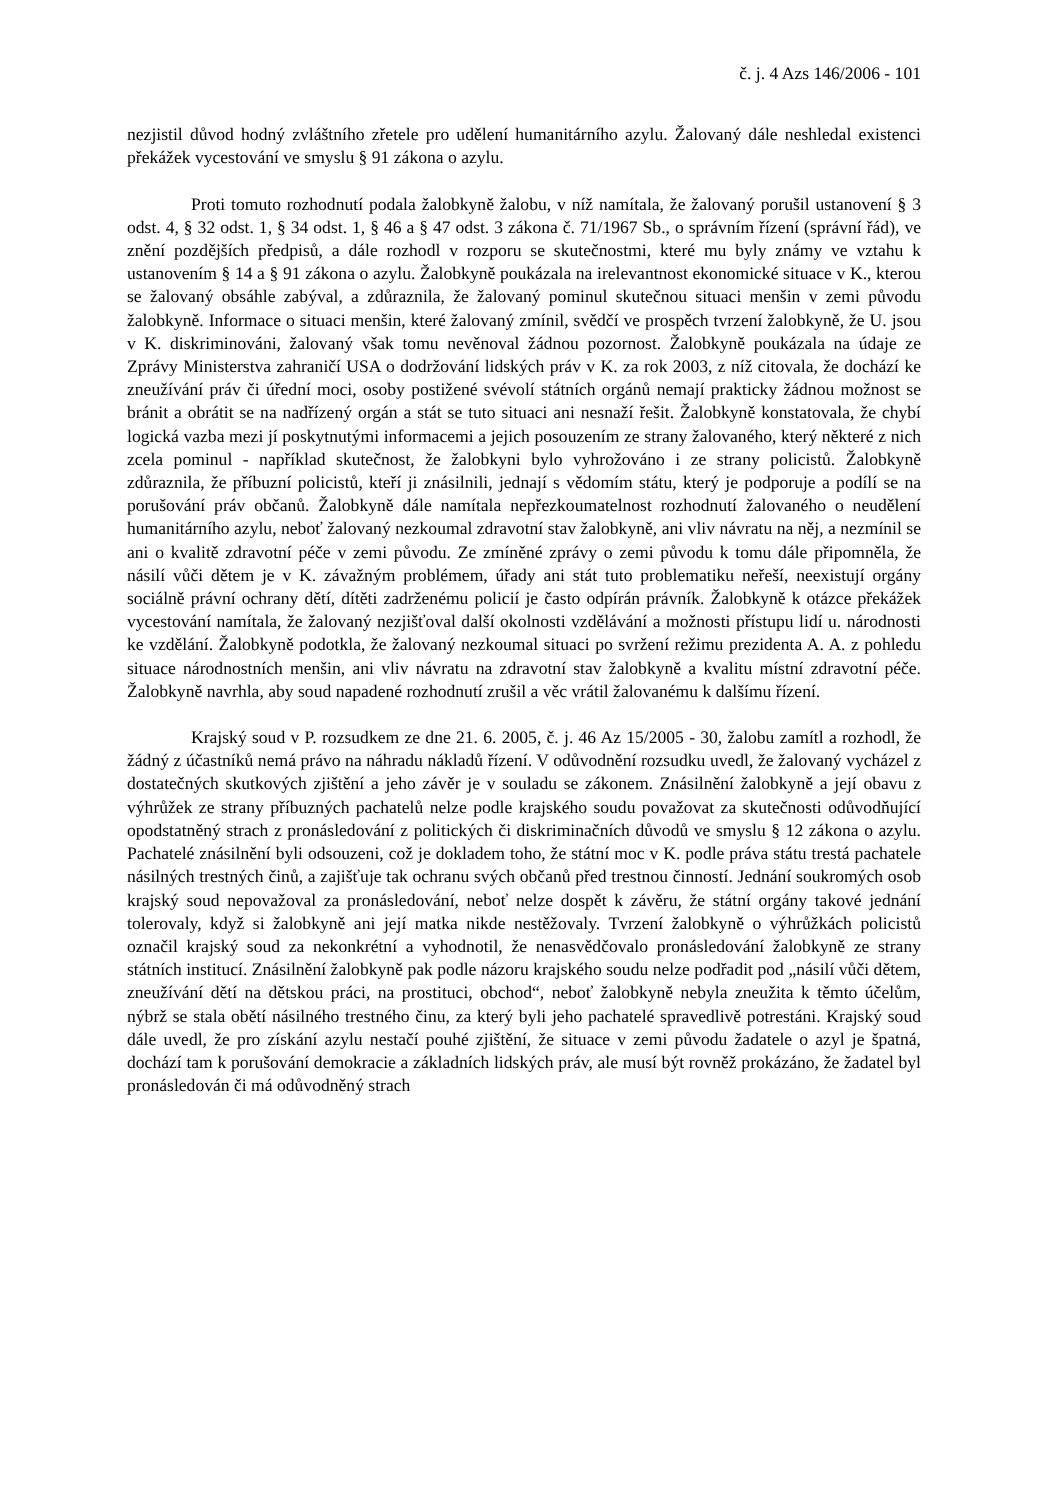č. j. 4 Azs 146/2006 - 101
nezjistil důvod hodný zvláštního zřetele pro udělení humanitárního azylu. Žalovaný dále neshledal existenci překážek vycestování ve smyslu § 91 zákona o azylu.
Proti tomuto rozhodnutí podala žalobkyně žalobu, v níž namítala, že žalovaný porušil ustanovení § 3 odst. 4, § 32 odst. 1, § 34 odst. 1, § 46 a § 47 odst. 3 zákona č. 71/1967 Sb., o správním řízení (správní řád), ve znění pozdějších předpisů, a dále rozhodl v rozporu se skutečnostmi, které mu byly známy ve vztahu k ustanovením § 14 a § 91 zákona o azylu. Žalobkyně poukázala na irelevantnost ekonomické situace v K., kterou se žalovaný obsáhle zabýval, a zdůraznila, že žalovaný pominul skutečnou situaci menšin v zemi původu žalobkyně. Informace o situaci menšin, které žalovaný zmínil, svědčí ve prospěch tvrzení žalobkyně, že U. jsou v K. diskriminováni, žalovaný však tomu nevěnoval žádnou pozornost. Žalobkyně poukázala na údaje ze Zprávy Ministerstva zahraničí USA o dodržování lidských práv v K. za rok 2003, z níž citovala, že dochází ke zneužívání práv či úřední moci, osoby postižené svévolí státních orgánů nemají prakticky žádnou možnost se bránit a obrátit se na nadřízený orgán a stát se tuto situaci ani nesnaží řešit. Žalobkyně konstatovala, že chybí logická vazba mezi jí poskytnutými informacemi a jejich posouzením ze strany žalovaného, který některé z nich zcela pominul - například skutečnost, že žalobkyni bylo vyhrožováno i ze strany policistů. Žalobkyně zdůraznila, že příbuzní policistů, kteří ji znásilnili, jednají s vědomím státu, který je podporuje a podílí se na porušování práv občanů. Žalobkyně dále namítala nepřezkoumatelnost rozhodnutí žalovaného o neudělení humanitárního azylu, neboť žalovaný nezkoumal zdravotní stav žalobkyně, ani vliv návratu na něj, a nezmínil se ani o kvalitě zdravotní péče v zemi původu. Ze zmíněné zprávy o zemi původu k tomu dále připomněla, že násilí vůči dětem je v K. závažným problémem, úřady ani stát tuto problematiku neřeší, neexistují orgány sociálně právní ochrany dětí, dítěti zadrženému policií je často odpírán právník. Žalobkyně k otázce překážek vycestování namítala, že žalovaný nezjišťoval další okolnosti vzdělávání a možnosti přístupu lidí u. národnosti ke vzdělání. Žalobkyně podotkla, že žalovaný nezkoumal situaci po svržení režimu prezidenta A. A. z pohledu situace národnostních menšin, ani vliv návratu na zdravotní stav žalobkyně a kvalitu místní zdravotní péče. Žalobkyně navrhla, aby soud napadené rozhodnutí zrušil a věc vrátil žalovanému k dalšímu řízení.
Krajský soud v P. rozsudkem ze dne 21. 6. 2005, č. j. 46 Az 15/2005 - 30, žalobu zamítl a rozhodl, že žádný z účastníků nemá právo na náhradu nákladů řízení. V odůvodnění rozsudku uvedl, že žalovaný vycházel z dostatečných skutkových zjištění a jeho závěr je v souladu se zákonem. Znásilnění žalobkyně a její obavu z výhrůžek ze strany příbuzných pachatelů nelze podle krajského soudu považovat za skutečnosti odůvodňující opodstatněný strach z pronásledování z politických či diskriminačních důvodů ve smyslu § 12 zákona o azylu. Pachatelé znásilnění byli odsouzeni, což je dokladem toho, že státní moc v K. podle práva státu trestá pachatele násilných trestných činů, a zajišťuje tak ochranu svých občanů před trestnou činností. Jednání soukromých osob krajský soud nepovažoval za pronásledování, neboť nelze dospět k závěru, že státní orgány takové jednání tolerovaly, když si žalobkyně ani její matka nikde nestěžovaly. Tvrzení žalobkyně o výhrůžkách policistů označil krajský soud za nekonkrétní a vyhodnotil, že nenasvědčovalo pronásledování žalobkyně ze strany státních institucí. Znásilnění žalobkyně pak podle názoru krajského soudu nelze podřadit pod „násilí vůči dětem, zneužívání dětí na dětskou práci, na prostituci, obchod“, neboť žalobkyně nebyla zneužita k těmto účelům, nýbrž se stala obětí násilného trestného činu, za který byli jeho pachatelé spravedlivě potrestáni. Krajský soud dále uvedl, že pro získání azylu nestačí pouhé zjištění, že situace v zemi původu žadatele o azyl je špatná, dochází tam k porušování demokracie a základních lidských práv, ale musí být rovněž prokázáno, že žadatel byl pronásledován či má odůvodněný strach